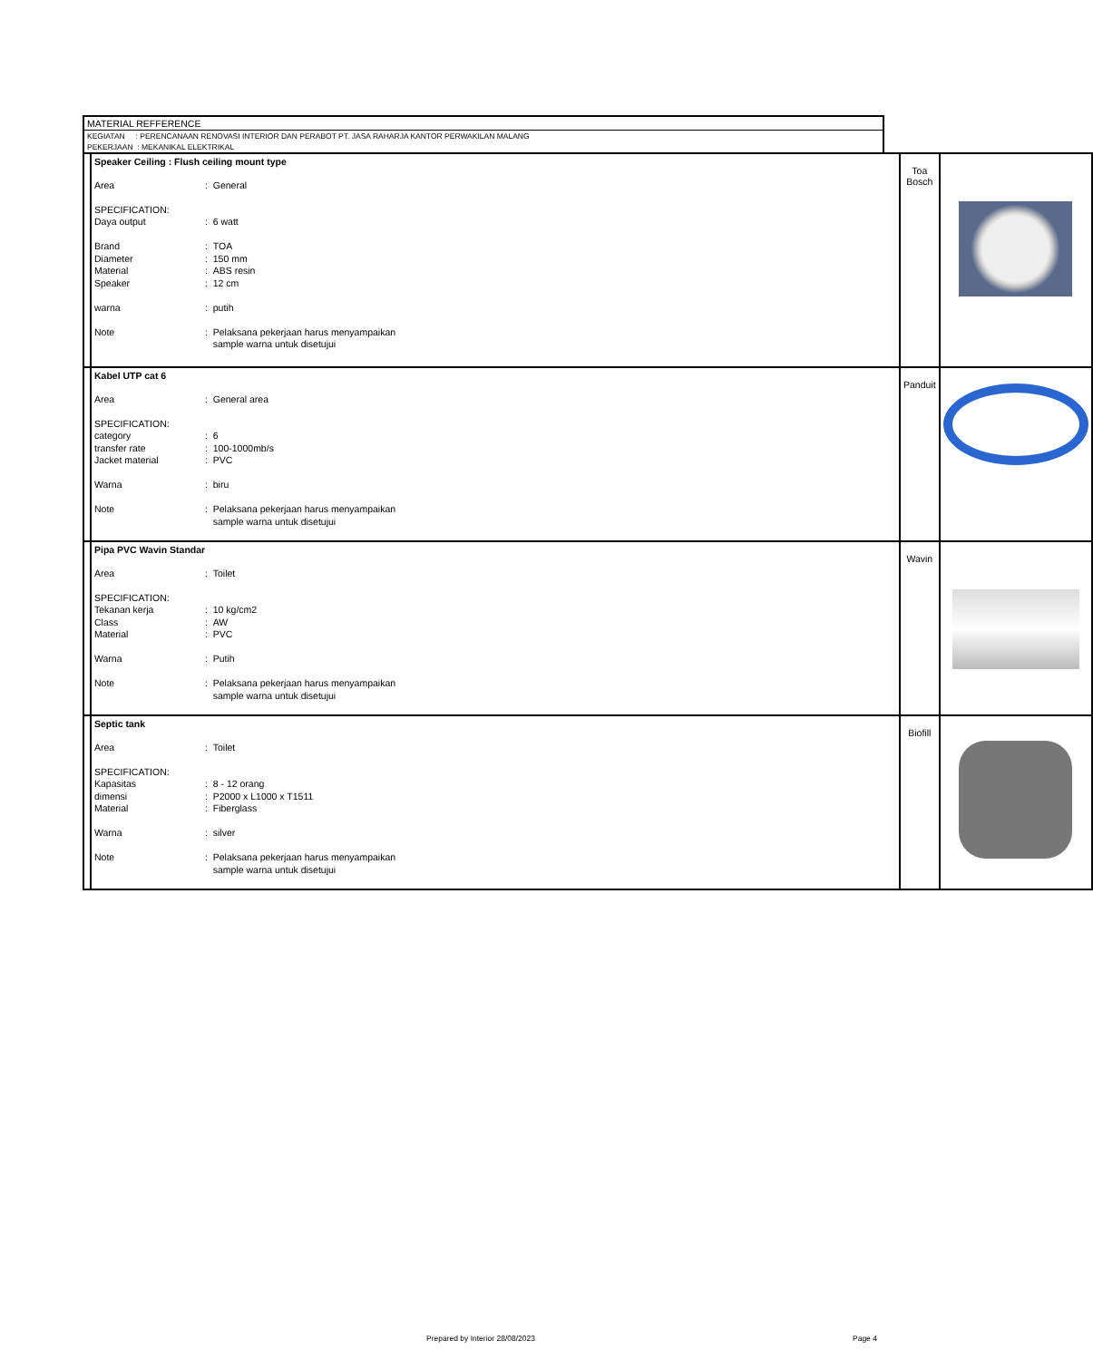MATERIAL REFFERENCE
KEGIATAN : PERENCANAAN RENOVASI INTERIOR DAN PERABOT PT. JASA RAHARJA KANTOR PERWAKILAN MALANG
PEKERJAAN : MEKANIKAL ELEKTRIKAL
| | Speaker Ceiling : Flush ceiling mount type / Area / : General / / SPECIFICATION: Daya output / : 6 watt / / Brand Diameter Material Speaker / : TOA : 150 mm : ABS resin : 12 cm / / warna / : putih / / Note / : Pelaksana pekerjaan harus menyampaikan sample warna untuk disetujui / | Toa Bosch | |
| | Kabel UTP cat 6 / Area / : General area / / SPECIFICATION: category transfer rate Jacket material / : 6 : 100-1000mb/s : PVC / / Warna / : biru / / Note / : Pelaksana pekerjaan harus menyampaikan sample warna untuk disetujui / | Panduit | |
| | Pipa PVC Wavin Standar / Area / : Toilet / / SPECIFICATION: Tekanan kerja Class Material / : 10 kg/cm2 : AW : PVC / / Warna / : Putih / / Note / : Pelaksana pekerjaan harus menyampaikan sample warna untuk disetujui / | Wavin | |
| | Septic tank / Area / : Toilet / / SPECIFICATION: Kapasitas dimensi Material / : 8 - 12 orang : P2000 x L1000 x T1511 : Fiberglass / / Warna / : silver / / Note / : Pelaksana pekerjaan harus menyampaikan sample warna untuk disetujui / | Biofill | |
Prepared by Interior 28/08/2023
Page 4